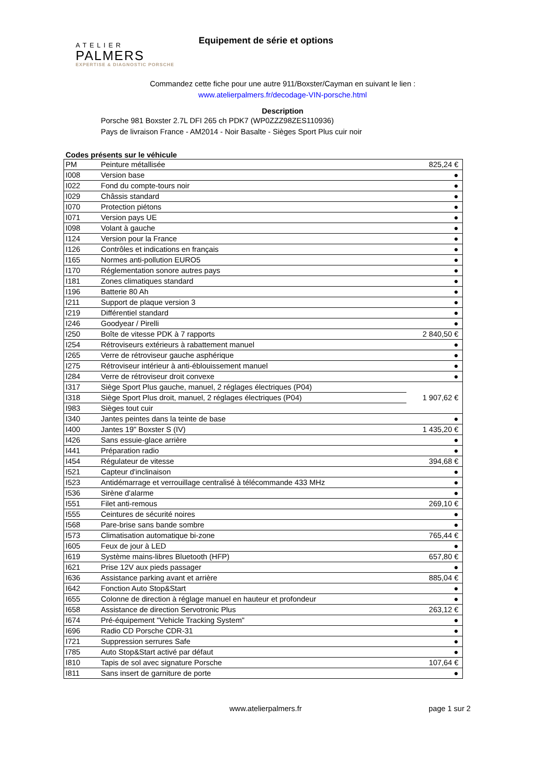ATELIER
PALMERS
EXPERTISE & DIAGNOSTIC PORSCHE
Equipement de série et options
Commandez cette fiche pour une autre 911/Boxster/Cayman en suivant le lien :
www.atelierpalmers.fr/decodage-VIN-porsche.html
Description
Porsche 981 Boxster 2.7L DFI 265 ch PDK7 (WP0ZZZ98ZES110936)
Pays de livraison France - AM2014 - Noir Basalte - Sièges Sport Plus cuir noir
Codes présents sur le véhicule
| PM | Peinture métallisée | 825,24 € |
| I008 | Version base | ● |
| I022 | Fond du compte-tours noir | ● |
| I029 | Châssis standard | ● |
| I070 | Protection piétons | ● |
| I071 | Version pays UE | ● |
| I098 | Volant à gauche | ● |
| I124 | Version pour la France | ● |
| I126 | Contrôles et indications en français | ● |
| I165 | Normes anti-pollution EURO5 | ● |
| I170 | Réglementation sonore autres pays | ● |
| I181 | Zones climatiques standard | ● |
| I196 | Batterie 80 Ah | ● |
| I211 | Support de plaque version 3 | ● |
| I219 | Différentiel standard | ● |
| I246 | Goodyear / Pirelli | ● |
| I250 | Boîte de vitesse PDK à 7 rapports | 2 840,50 € |
| I254 | Rétroviseurs extérieurs à rabattement manuel | ● |
| I265 | Verre de rétroviseur gauche asphérique | ● |
| I275 | Rétroviseur intérieur à anti-éblouissement manuel | ● |
| I284 | Verre de rétroviseur droit convexe | ● |
| I317 | Siège Sport Plus gauche, manuel, 2 réglages électriques (P04) | 1 907,62 € |
| I318 | Siège Sport Plus droit, manuel, 2 réglages électriques (P04) | |
| I983 | Sièges tout cuir | |
| I340 | Jantes peintes dans la teinte de base | ● |
| I400 | Jantes 19" Boxster S (IV) | 1 435,20 € |
| I426 | Sans essuie-glace arrière | ● |
| I441 | Préparation radio | ● |
| I454 | Régulateur de vitesse | 394,68 € |
| I521 | Capteur d'inclinaison | ● |
| I523 | Antidémarrage et verrouillage centralisé à télécommande 433 MHz | ● |
| I536 | Sirène d'alarme | ● |
| I551 | Filet anti-remous | 269,10 € |
| I555 | Ceintures de sécurité noires | ● |
| I568 | Pare-brise sans bande sombre | ● |
| I573 | Climatisation automatique bi-zone | 765,44 € |
| I605 | Feux de jour à LED | ● |
| I619 | Système mains-libres Bluetooth (HFP) | 657,80 € |
| I621 | Prise 12V aux pieds passager | ● |
| I636 | Assistance parking avant et arrière | 885,04 € |
| I642 | Fonction Auto Stop&Start | ● |
| I655 | Colonne de direction à réglage manuel en hauteur et profondeur | ● |
| I658 | Assistance de direction Servotronic Plus | 263,12 € |
| I674 | Pré-équipement "Vehicle Tracking System" | ● |
| I696 | Radio CD Porsche CDR-31 | ● |
| I721 | Suppression serrures Safe | ● |
| I785 | Auto Stop&Start activé par défaut | ● |
| I810 | Tapis de sol avec signature Porsche | 107,64 € |
| I811 | Sans insert de garniture de porte | ● |
www.atelierpalmers.fr page 1 sur 2